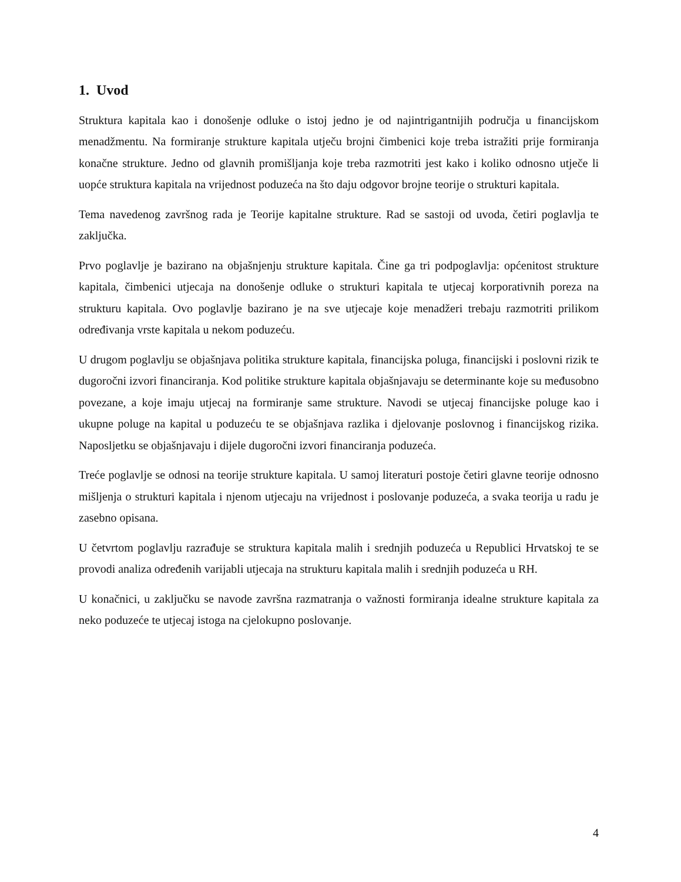1. Uvod
Struktura kapitala kao i donošenje odluke o istoj jedno je od najintrigantnijih područja u financijskom menadžmentu. Na formiranje strukture kapitala utječu brojni čimbenici koje treba istražiti prije formiranja konačne strukture. Jedno od glavnih promišljanja koje treba razmotriti jest kako i koliko odnosno utječe li uopće struktura kapitala na vrijednost poduzeća na što daju odgovor brojne teorije o strukturi kapitala.
Tema navedenog završnog rada je Teorije kapitalne strukture. Rad se sastoji od uvoda, četiri poglavlja te zaključka.
Prvo poglavlje je bazirano na objašnjenju strukture kapitala. Čine ga tri podpoglavlja: općenitost strukture kapitala, čimbenici utjecaja na donošenje odluke o strukturi kapitala te utjecaj korporativnih poreza na strukturu kapitala. Ovo poglavlje bazirano je na sve utjecaje koje menadžeri trebaju razmotriti prilikom određivanja vrste kapitala u nekom poduzeću.
U drugom poglavlju se objašnjava politika strukture kapitala, financijska poluga, financijski i poslovni rizik te dugoročni izvori financiranja. Kod politike strukture kapitala objašnjavaju se determinante koje su međusobno povezane, a koje imaju utjecaj na formiranje same strukture. Navodi se utjecaj financijske poluge kao i ukupne poluge na kapital u poduzeću te se objašnjava razlika i djelovanje poslovnog i financijskog rizika. Naposljetku se objašnjavaju i dijele dugoročni izvori financiranja poduzeća.
Treće poglavlje se odnosi na teorije strukture kapitala. U samoj literaturi postoje četiri glavne teorije odnosno mišljenja o strukturi kapitala i njenom utjecaju na vrijednost i poslovanje poduzeća, a svaka teorija u radu je zasebno opisana.
U četvrtom poglavlju razrađuje se struktura kapitala malih i srednjih poduzeća u Republici Hrvatskoj te se provodi analiza određenih varijabli utjecaja na strukturu kapitala malih i srednjih poduzeća u RH.
U konačnici, u zaključku se navode završna razmatranja o važnosti formiranja idealne strukture kapitala za neko poduzeće te utjecaj istoga na cjelokupno poslovanje.
4